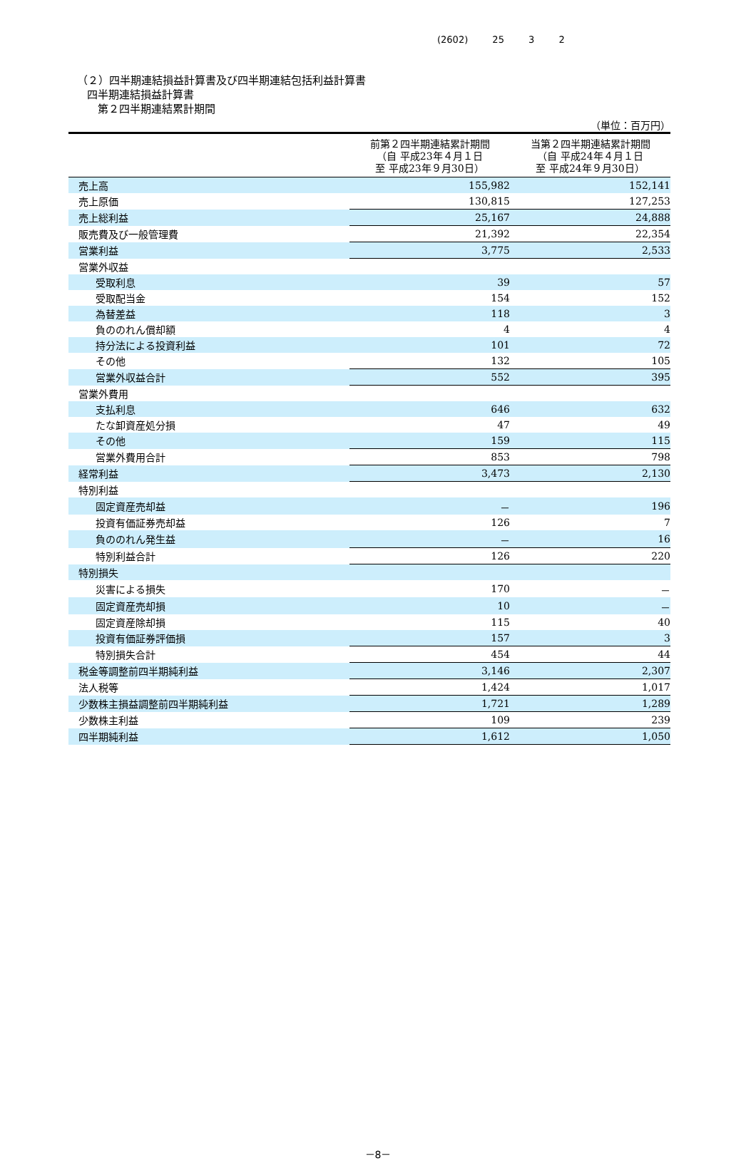(2602) 25 3 2
（２）四半期連結損益計算書及び四半期連結包括利益計算書
四半期連結損益計算書
第２四半期連結累計期間
（単位：百万円）
| | 前第２四半期連結累計期間 （自 平成23年４月１日 至 平成23年９月30日） | 当第２四半期連結累計期間 （自 平成24年４月１日 至 平成24年９月30日） |
| --- | --- | --- |
| 売上高 | 155,982 | 152,141 |
| 売上原価 | 130,815 | 127,253 |
| 売上総利益 | 25,167 | 24,888 |
| 販売費及び一般管理費 | 21,392 | 22,354 |
| 営業利益 | 3,775 | 2,533 |
| 営業外収益 | | |
| 受取利息 | 39 | 57 |
| 受取配当金 | 154 | 152 |
| 為替差益 | 118 | 3 |
| 負ののれん償却額 | 4 | 4 |
| 持分法による投資利益 | 101 | 72 |
| その他 | 132 | 105 |
| 営業外収益合計 | 552 | 395 |
| 営業外費用 | | |
| 支払利息 | 646 | 632 |
| たな卸資産処分損 | 47 | 49 |
| その他 | 159 | 115 |
| 営業外費用合計 | 853 | 798 |
| 経常利益 | 3,473 | 2,130 |
| 特別利益 | | |
| 固定資産売却益 | － | 196 |
| 投資有価証券売却益 | 126 | 7 |
| 負ののれん発生益 | － | 16 |
| 特別利益合計 | 126 | 220 |
| 特別損失 | | |
| 災害による損失 | 170 | － |
| 固定資産売却損 | 10 | － |
| 固定資産除却損 | 115 | 40 |
| 投資有価証券評価損 | 157 | 3 |
| 特別損失合計 | 454 | 44 |
| 税金等調整前四半期純利益 | 3,146 | 2,307 |
| 法人税等 | 1,424 | 1,017 |
| 少数株主損益調整前四半期純利益 | 1,721 | 1,289 |
| 少数株主利益 | 109 | 239 |
| 四半期純利益 | 1,612 | 1,050 |
－8－